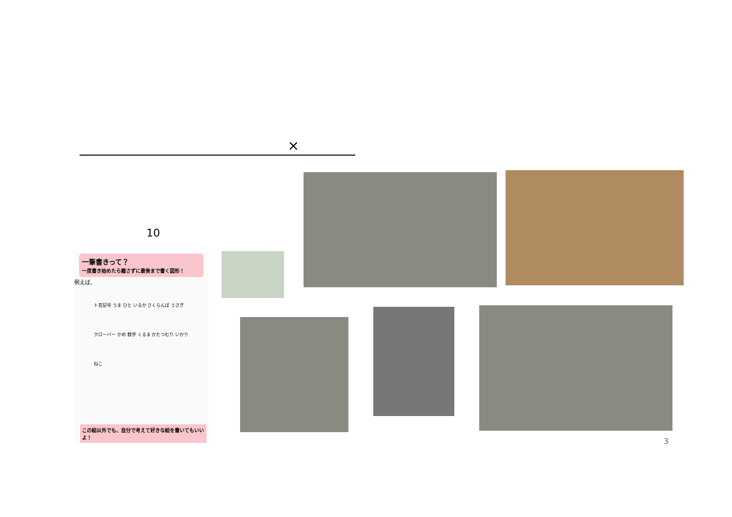×
10
一筆書きって？
一度書き始めたら離さずに最後まで書く図形！
例えば、
ト音記号 うま ひと いるか さくらんぼ うさぎ クローバー かめ 数字 くるま かたつむり いかり ねこ
この絵以外でも、自分で考えて好きな絵を書いてもいいよ！
3